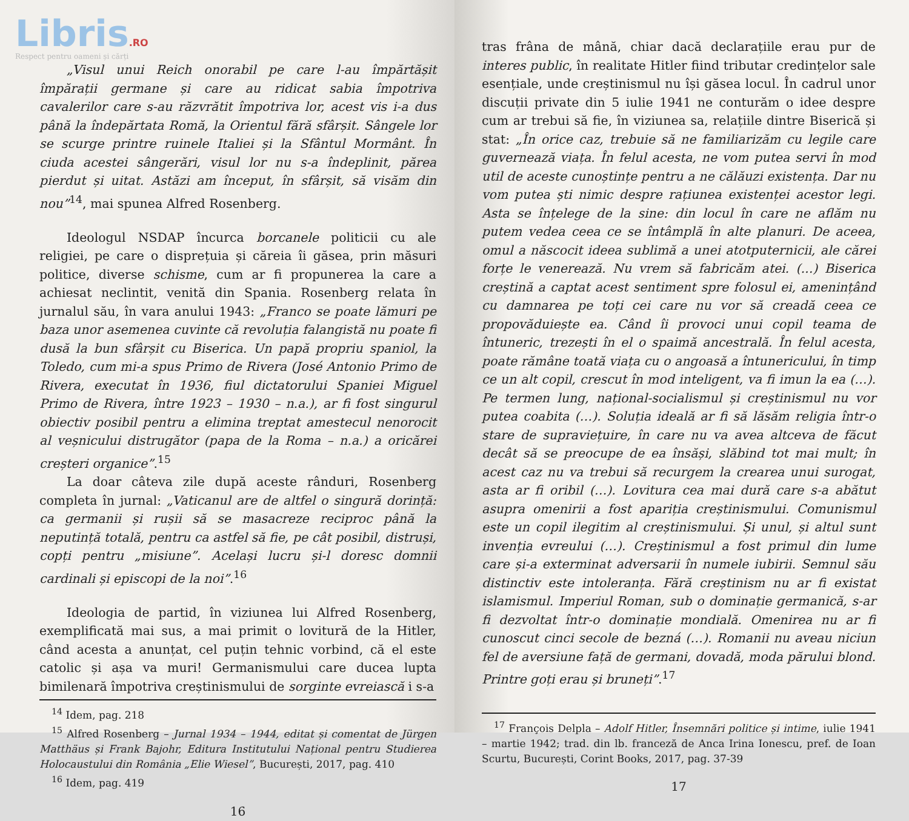Libris.RO
Respect pentru oameni și cărți
„Visul unui Reich onorabil pe care l-au împărtășit împărații germane și care au ridicat sabia împotriva cavalerilor care s-au răzvrătit împotriva lor, acest vis i-a dus până la îndepărtata Romă, la Orientul fără sfârșit. Sângele lor se scurge printre ruinele Italiei și la Sfântul Mormânt. În ciuda acestei sângerări, visul lor nu s-a îndeplinit, părea pierdut și uitat. Astăzi am început, în sfârșit, să visăm din nou”<sup>14</sup>, mai spunea Alfred Rosenberg.
Ideologul NSDAP încurca borcanele politicii cu ale religiei, pe care o disprețuia și căreia îi găsea, prin măsuri politice, diverse schisme, cum ar fi propunerea la care a achiesat neclintit, venită din Spania. Rosenberg relata în jurnalul său, în vara anului 1943: „Franco se poate lămuri pe baza unor asemenea cuvinte că revoluția falangistă nu poate fi dusă la bun sfârșit cu Biserica. Un papă propriu spaniol, la Toledo, cum mi-a spus Primo de Rivera (José Antonio Primo de Rivera, executat în 1936, fiul dictatorului Spaniei Miguel Primo de Rivera, între 1923 – 1930 – n.a.), ar fi fost singurul obiectiv posibil pentru a elimina treptat amestecul nenorocit al veșnicului distrugător (papa de la Roma – n.a.) a oricărei creșteri organice”.<sup>15</sup>
La doar câteva zile după aceste rânduri, Rosenberg completa în jurnal: „Vaticanul are de altfel o singură dorință: ca germanii și rușii să se masacreze reciproc până la neputință totală, pentru ca astfel să fie, pe cât posibil, distruși, copți pentru „misiune”. Același lucru și-l doresc domnii cardinali și episcopi de la noi”.<sup>16</sup>
Ideologia de partid, în viziunea lui Alfred Rosenberg, exemplificată mai sus, a mai primit o lovitură de la Hitler, când acesta a anunțat, cel puțin tehnic vorbind, că el este catolic și așa va muri! Germanismului care ducea lupta bimilenară împotriva creștinismului de sorginte evreiască i s-a
<sup>14</sup> Idem, pag. 218
<sup>15</sup> Alfred Rosenberg – Jurnal 1934 – 1944, editat și comentat de Jürgen Matthäus și Frank Bajohr, Editura Institutului Național pentru Studierea Holocaustului din România „Elie Wiesel”, București, 2017, pag. 410
<sup>16</sup> Idem, pag. 419
16
tras frâna de mână, chiar dacă declarațiile erau pur de interes public, în realitate Hitler fiind tributar credințelor sale esențiale, unde creștinismul nu își găsea locul. În cadrul unor discuții private din 5 iulie 1941 ne conturăm o idee despre cum ar trebui să fie, în viziunea sa, relațiile dintre Biserică și stat: „În orice caz, trebuie să ne familiarizăm cu legile care guvernează viața. În felul acesta, ne vom putea servi în mod util de aceste cunoștințe pentru a ne călăuzi existența. Dar nu vom putea ști nimic despre rațiunea existenței acestor legi. Asta se înțelege de la sine: din locul în care ne aflăm nu putem vedea ceea ce se întâmplă în alte planuri. De aceea, omul a născocit ideea sublimă a unei atotputernicii, ale cărei forțe le venerează. Nu vrem să fabricăm atei. (...) Biserica creștină a captat acest sentiment spre folosul ei, amenințând cu damnarea pe toți cei care nu vor să creadă ceea ce propovăduiește ea. Când îi provoci unui copil teama de întuneric, trezești în el o spaimă ancestrală. În felul acesta, poate rămâne toată viața cu o angoasă a întunericului, în timp ce un alt copil, crescut în mod inteligent, va fi imun la ea (…). Pe termen lung, național-socialismul și creștinismul nu vor putea coabita (…). Soluția ideală ar fi să lăsăm religia într-o stare de supraviețuire, în care nu va avea altceva de făcut decât să se preocupe de ea însăși, slăbind tot mai mult; în acest caz nu va trebui să recurgem la crearea unui surogat, asta ar fi oribil (…). Lovitura cea mai dură care s-a abătut asupra omenirii a fost apariția creștinismului. Comunismul este un copil ilegitim al creștinismului. Și unul, și altul sunt invenția evreului (…). Creștinismul a fost primul din lume care și-a exterminat adversarii în numele iubirii. Semnul său distinctiv este intoleranța. Fără creștinism nu ar fi existat islamismul. Imperiul Roman, sub o dominație germanică, s-ar fi dezvoltat într-o dominație mondială. Omenirea nu ar fi cunoscut cinci secole de bezná (…). Romanii nu aveau niciun fel de aversiune față de germani, dovadă, moda părului blond. Printre goți erau și bruneți”.<sup>17</sup>
<sup>17</sup> François Delpla – Adolf Hitler, Însemnări politice și intime, iulie 1941 – martie 1942; trad. din lb. franceză de Anca Irina Ionescu, pref. de Ioan Scurtu, București, Corint Books, 2017, pag. 37-39
17